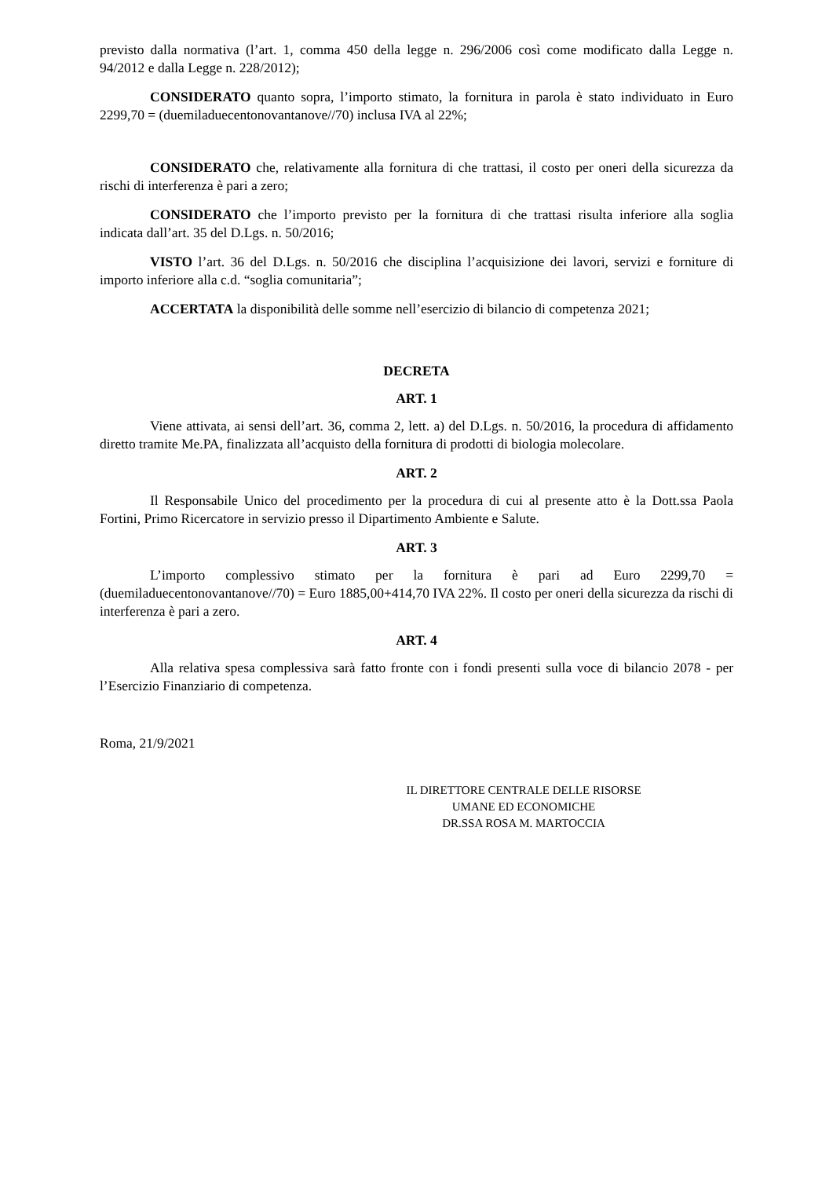previsto dalla normativa (l’art. 1, comma 450 della legge n. 296/2006 così come modificato dalla Legge n. 94/2012 e dalla Legge n. 228/2012);
CONSIDERATO quanto sopra, l’importo stimato, la fornitura in parola è stato individuato in Euro 2299,70 = (duemiladuecentonovantanove//70) inclusa IVA al 22%;
CONSIDERATO che, relativamente alla fornitura di che trattasi, il costo per oneri della sicurezza da rischi di interferenza è pari a zero;
CONSIDERATO che l’importo previsto per la fornitura di che trattasi risulta inferiore alla soglia indicata dall’art. 35 del D.Lgs. n. 50/2016;
VISTO l’art. 36 del D.Lgs. n. 50/2016 che disciplina l’acquisizione dei lavori, servizi e forniture di importo inferiore alla c.d. “soglia comunitaria”;
ACCERTATA la disponibilità delle somme nell’esercizio di bilancio di competenza 2021;
DECRETA
ART. 1
Viene attivata, ai sensi dell’art. 36, comma 2, lett. a) del D.Lgs. n. 50/2016, la procedura di affidamento diretto tramite Me.PA, finalizzata all’acquisto della fornitura di prodotti di biologia molecolare.
ART. 2
Il Responsabile Unico del procedimento per la procedura di cui al presente atto è la Dott.ssa Paola Fortini, Primo Ricercatore in servizio presso il Dipartimento Ambiente e Salute.
ART. 3
L’importo complessivo stimato per la fornitura è pari ad Euro 2299,70 = (duemiladuecentonovantanove//70) = Euro 1885,00+414,70 IVA 22%. Il costo per oneri della sicurezza da rischi di interferenza è pari a zero.
ART. 4
Alla relativa spesa complessiva sarà fatto fronte con i fondi presenti sulla voce di bilancio 2078 - per l’Esercizio Finanziario di competenza.
Roma, 21/9/2021
IL DIRETTORE CENTRALE DELLE RISORSE
UMANE ED ECONOMICHE
DR.SSA ROSA M. MARTOCCIA